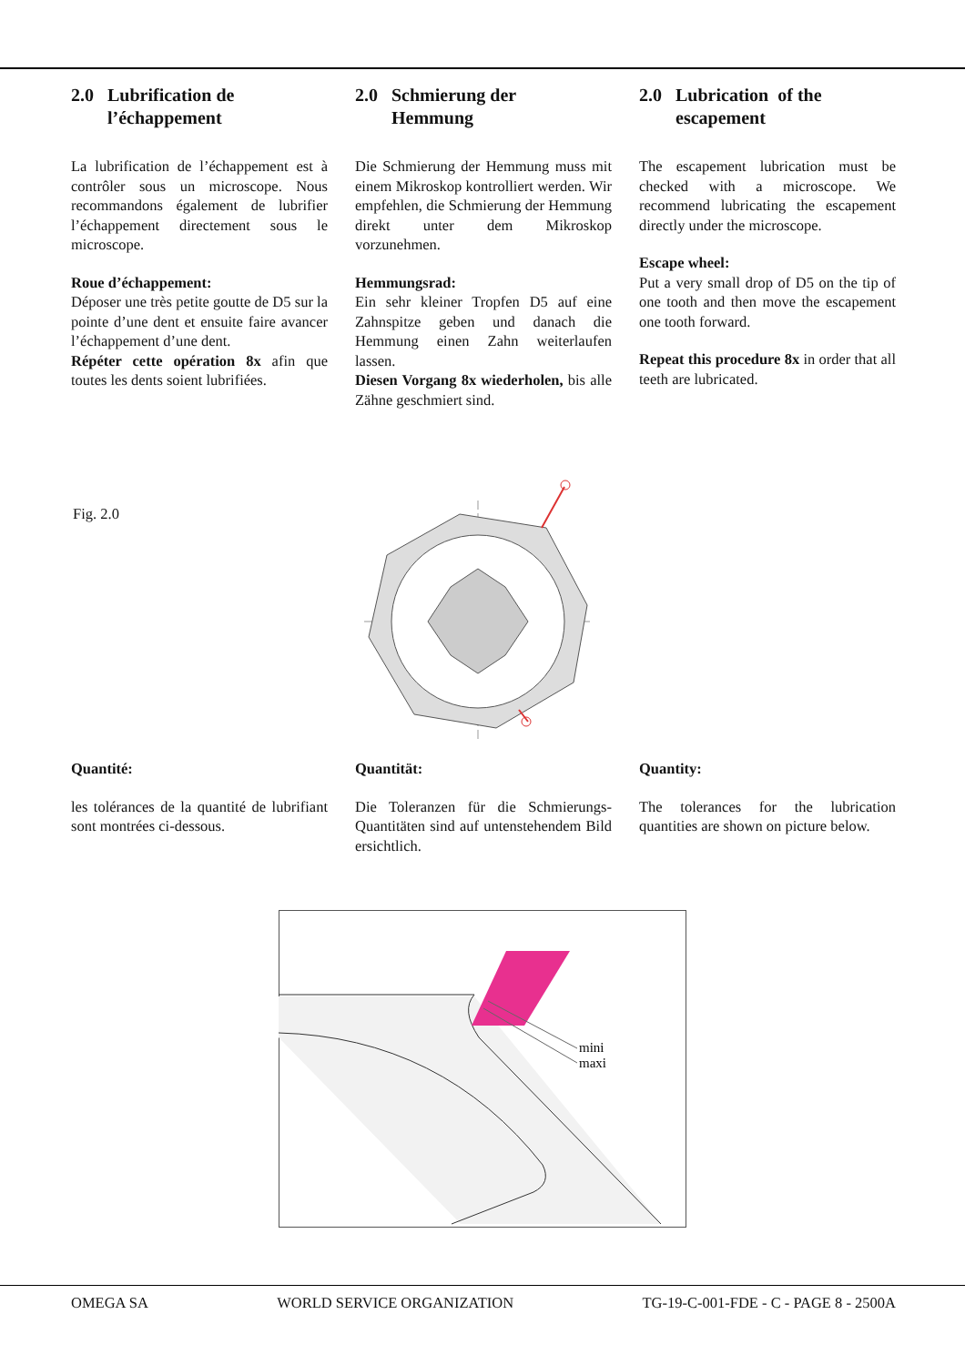2.0 Lubrification de
l’échappement
La lubrification de l’échappement est à contrôler sous un microscope. Nous recommandons également de lubrifier l’échappement directement sous le microscope.
Roue d’échappement:
Déposer une très petite goutte de D5 sur la pointe d’une dent et ensuite faire avancer l’échappement d’une dent.
Répéter cette opération 8x afin que toutes les dents soient lubrifiées.
2.0 Schmierung der
Hemmung
Die Schmierung der Hemmung muss mit einem Mikroskop kontrolliert werden. Wir empfehlen, die Schmierung der Hemmung direkt unter dem Mikroskop vorzunehmen.
Hemmungsrad:
Ein sehr kleiner Tropfen D5 auf eine Zahnspitze geben und danach die Hemmung einen Zahn weiterlaufen lassen.
Diesen Vorgang 8x wiederholen, bis alle Zähne geschmiert sind.
2.0 Lubrication of the
escapement
The escapement lubrication must be checked with a microscope. We recommend lubricating the escapement directly under the microscope.
Escape wheel:
Put a very small drop of D5 on the tip of one tooth and then move the escapement one tooth forward.
Repeat this procedure 8x in order that all teeth are lubricated.
Fig. 2.0
Quantité:
les tolérances de la quantité de lubrifiant sont montrées ci-dessous.
Quantität:
Die Toleranzen für die Schmierungs-Quantitäten sind auf untenstehendem Bild ersichtlich.
Quantity:
The tolerances for the lubrication quantities are shown on picture below.
mini
maxi
OMEGA SA WORLD SERVICE ORGANIZATION TG-19-C-001-FDE - C - PAGE 8 - 2500A